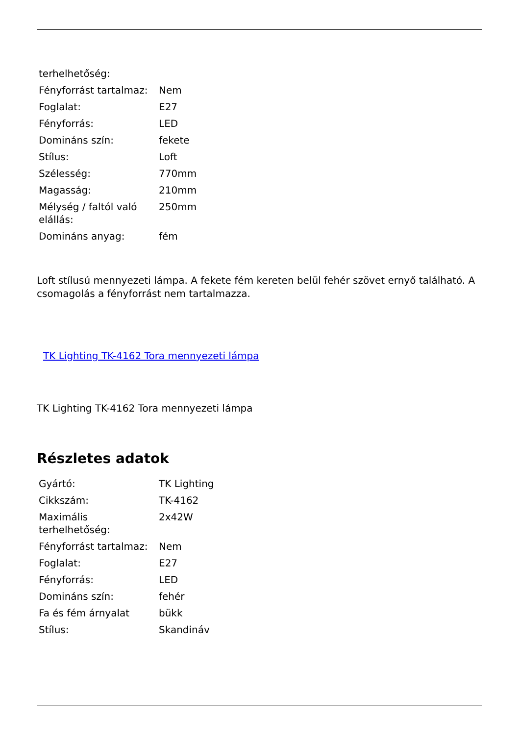| terhelhetőség: | |
| Fényforrást tartalmaz: | Nem |
| Foglalat: | E27 |
| Fényforrás: | LED |
| Domináns szín: | fekete |
| Stílus: | Loft |
| Szélesség: | 770mm |
| Magasság: | 210mm |
| Mélység / faltól való elállás: | 250mm |
| Domináns anyag: | fém |
Loft stílusú mennyezeti lámpa. A fekete fém kereten belül fehér szövet ernyő található. A csomagolás a fényforrást nem tartalmazza.
TK Lighting TK-4162 Tora mennyezeti lámpa
TK Lighting TK-4162 Tora mennyezeti lámpa
Részletes adatok
| Gyártó: | TK Lighting |
| Cikkszám: | TK-4162 |
| Maximális terhelhetőség: | 2x42W |
| Fényforrást tartalmaz: | Nem |
| Foglalat: | E27 |
| Fényforrás: | LED |
| Domináns szín: | fehér |
| Fa és fém árnyalat | bükk |
| Stílus: | Skandináv |